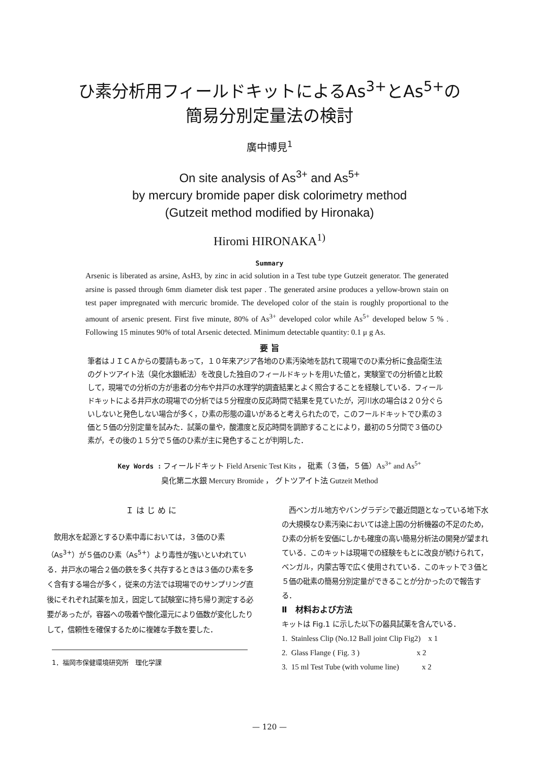ひ素分析用フィールドキットによるAs<sup>3+</sup>とAs<sup>5+</sup>の
簡易分別定量法の検討
廣中博見<sup>1</sup>
On site analysis of As<sup>3+</sup> and As<sup>5+</sup>
by mercury bromide paper disk colorimetry method
(Gutzeit method modified by Hironaka)
Hiromi HIRONAKA<sup>1)</sup>
Summary
Arsenic is liberated as arsine, AsH3, by zinc in acid solution in a Test tube type Gutzeit generator. The generated arsine is passed through 6mm diameter disk test paper . The generated arsine produces a yellow-brown stain on test paper impregnated with mercuric bromide. The developed color of the stain is roughly proportional to the amount of arsenic present. First five minute, 80% of As<sup>3+</sup> developed color while As<sup>5+</sup> developed below 5 % . Following 15 minutes 90% of total Arsenic detected. Minimum detectable quantity: 0.1 μ g As.
要 旨
筆者はＪＩＣＡからの要請もあって，１０年来アジア各地のひ素汚染地を訪れて現場でのひ素分析に食品衛生法のグトツアイト法（臭化水銀紙法）を改良した独自のフィールドキットを用いた値と，実験室での分析値と比較して，現場での分析の方が患者の分布や井戸の水理学的調査結果とよく照合することを経験している．フィールドキットによる井戸水の現場での分析では５分程度の反応時間で結果を見ていたが，河川水の場合は２０分ぐらいしないと発色しない場合が多く，ひ素の形態の違いがあると考えられたので，このフールドキットでひ素の３価と５価の分別定量を試みた．試薬の量や，酸濃度と反応時間を調節することにより，最初の５分間で３価のひ素が，その後の１５分で５価のひ素が主に発色することが判明した．
Key Words : フィールドキット Field Arsenic Test Kits ， 砒素（３価，５価）As<sup>3+</sup> and As<sup>5+</sup>
臭化第二水銀 Mercury Bromide ， グトツアイト法 Gutzeit Method
Ｉ は じ め に
　飲用水を起源とするひ素中毒においては，３価のひ素（As<sup>3+</sup>）が５価のひ素（As<sup>5+</sup>）より毒性が強いといわれている．井戸水の場合２価の鉄を多く共存するときは３価のひ素を多く含有する場合が多く，従来の方法では現場でのサンプリング直後にそれぞれ試薬を加え，固定して試験室に持ち帰り測定する必要があったが，容器への吸着や酸化還元により価数が変化したりして，信頼性を確保するために複雑な手数を要した．
1．福岡市保健環境研究所　理化学課
　西ベンガル地方やバングラデシで最近問題となっている地下水の大規模なひ素汚染においては途上国の分析機器の不足のため，ひ素の分析を安価にしかも確度の高い簡易分析法の開発が望まれている．このキットは現場での経験をもとに改良が続けられて，ベンガル，内蒙古等で広く使用されている．このキットで３価と５価の砒素の簡易分別定量ができることが分かったので報告する．
Ⅱ　材料および方法
キットは Fig.1 に示した以下の器具試薬を含んでいる．
1. Stainless Clip (No.12 Ball joint Clip Fig2) x 1
2. Glass Flange ( Fig. 3 ) x 2
3. 15 ml Test Tube (with volume line) x 2
— 120 —